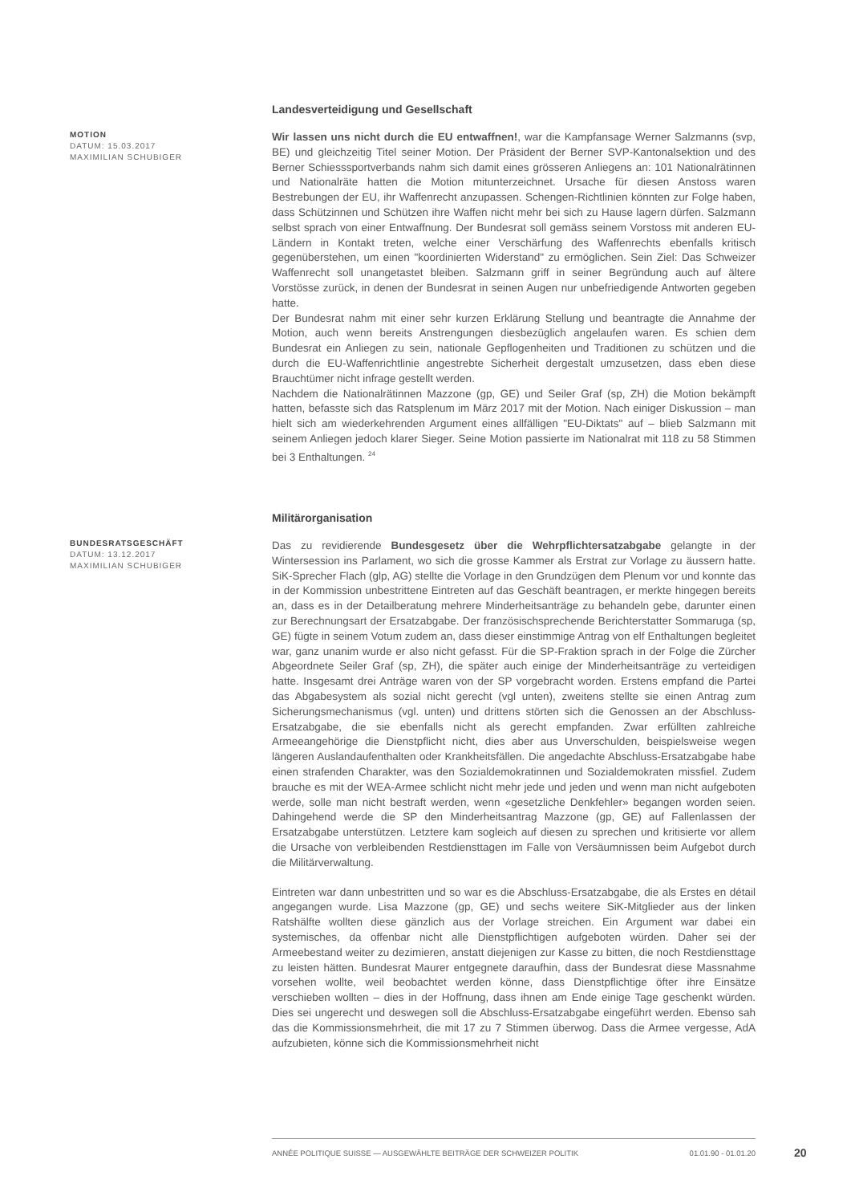MOTION
DATUM: 15.03.2017
MAXIMILIAN SCHUBIGER
Landesverteidigung und Gesellschaft
Wir lassen uns nicht durch die EU entwaffnen!, war die Kampfansage Werner Salzmanns (svp, BE) und gleichzeitig Titel seiner Motion. Der Präsident der Berner SVP-Kantonalsektion und des Berner Schiesssportverbands nahm sich damit eines grösseren Anliegens an: 101 Nationalrätinnen und Nationalräte hatten die Motion mitunterzeichnet. Ursache für diesen Anstoss waren Bestrebungen der EU, ihr Waffenrecht anzupassen. Schengen-Richtlinien könnten zur Folge haben, dass Schützinnen und Schützen ihre Waffen nicht mehr bei sich zu Hause lagern dürfen. Salzmann selbst sprach von einer Entwaffnung. Der Bundesrat soll gemäss seinem Vorstoss mit anderen EU-Ländern in Kontakt treten, welche einer Verschärfung des Waffenrechts ebenfalls kritisch gegenüberstehen, um einen "koordinierten Widerstand" zu ermöglichen. Sein Ziel: Das Schweizer Waffenrecht soll unangetastet bleiben. Salzmann griff in seiner Begründung auch auf ältere Vorstösse zurück, in denen der Bundesrat in seinen Augen nur unbefriedigende Antworten gegeben hatte.
Der Bundesrat nahm mit einer sehr kurzen Erklärung Stellung und beantragte die Annahme der Motion, auch wenn bereits Anstrengungen diesbezüglich angelaufen waren. Es schien dem Bundesrat ein Anliegen zu sein, nationale Gepflogenheiten und Traditionen zu schützen und die durch die EU-Waffenrichtlinie angestrebte Sicherheit dergestalt umzusetzen, dass eben diese Brauchtümer nicht infrage gestellt werden.
Nachdem die Nationalrätinnen Mazzone (gp, GE) und Seiler Graf (sp, ZH) die Motion bekämpft hatten, befasste sich das Ratsplenum im März 2017 mit der Motion. Nach einiger Diskussion – man hielt sich am wiederkehrenden Argument eines allfälligen "EU-Diktats" auf – blieb Salzmann mit seinem Anliegen jedoch klarer Sieger. Seine Motion passierte im Nationalrat mit 118 zu 58 Stimmen bei 3 Enthaltungen. <sup>24</sup>
BUNDESRATSGESCHÄFT
DATUM: 13.12.2017
MAXIMILIAN SCHUBIGER
Militärorganisation
Das zu revidierende Bundesgesetz über die Wehrpflichtersatzabgabe gelangte in der Wintersession ins Parlament, wo sich die grosse Kammer als Erstrat zur Vorlage zu äussern hatte. SiK-Sprecher Flach (glp, AG) stellte die Vorlage in den Grundzügen dem Plenum vor und konnte das in der Kommission unbestrittene Eintreten auf das Geschäft beantragen, er merkte hingegen bereits an, dass es in der Detailberatung mehrere Minderheitsanträge zu behandeln gebe, darunter einen zur Berechnungsart der Ersatzabgabe. Der französischsprechende Berichterstatter Sommaruga (sp, GE) fügte in seinem Votum zudem an, dass dieser einstimmige Antrag von elf Enthaltungen begleitet war, ganz unanim wurde er also nicht gefasst. Für die SP-Fraktion sprach in der Folge die Zürcher Abgeordnete Seiler Graf (sp, ZH), die später auch einige der Minderheitsanträge zu verteidigen hatte. Insgesamt drei Anträge waren von der SP vorgebracht worden. Erstens empfand die Partei das Abgabesystem als sozial nicht gerecht (vgl unten), zweitens stellte sie einen Antrag zum Sicherungsmechanismus (vgl. unten) und drittens störten sich die Genossen an der Abschluss-Ersatzabgabe, die sie ebenfalls nicht als gerecht empfanden. Zwar erfüllten zahlreiche Armeeangehörige die Dienstpflicht nicht, dies aber aus Unverschulden, beispielsweise wegen längeren Auslandaufenthalten oder Krankheitsfällen. Die angedachte Abschluss-Ersatzabgabe habe einen strafenden Charakter, was den Sozialdemokratinnen und Sozialdemokraten missfiel. Zudem brauche es mit der WEA-Armee schlicht nicht mehr jede und jeden und wenn man nicht aufgeboten werde, solle man nicht bestraft werden, wenn «gesetzliche Denkfehler» begangen worden seien. Dahingehend werde die SP den Minderheitsantrag Mazzone (gp, GE) auf Fallenlassen der Ersatzabgabe unterstützen. Letztere kam sogleich auf diesen zu sprechen und kritisierte vor allem die Ursache von verbleibenden Restdiensttagen im Falle von Versäumnissen beim Aufgebot durch die Militärverwaltung.
Eintreten war dann unbestritten und so war es die Abschluss-Ersatzabgabe, die als Erstes en détail angegangen wurde. Lisa Mazzone (gp, GE) und sechs weitere SiK-Mitglieder aus der linken Ratshälfte wollten diese gänzlich aus der Vorlage streichen. Ein Argument war dabei ein systemisches, da offenbar nicht alle Dienstpflichtigen aufgeboten würden. Daher sei der Armeebestand weiter zu dezimieren, anstatt diejenigen zur Kasse zu bitten, die noch Restdiensttage zu leisten hätten. Bundesrat Maurer entgegnete daraufhin, dass der Bundesrat diese Massnahme vorsehen wollte, weil beobachtet werden könne, dass Dienstpflichtige öfter ihre Einsätze verschieben wollten – dies in der Hoffnung, dass ihnen am Ende einige Tage geschenkt würden. Dies sei ungerecht und deswegen soll die Abschluss-Ersatzabgabe eingeführt werden. Ebenso sah das die Kommissionsmehrheit, die mit 17 zu 7 Stimmen überwog. Dass die Armee vergesse, AdA aufzubieten, könne sich die Kommissionsmehrheit nicht
ANNÉE POLITIQUE SUISSE — AUSGEWÄHLTE BEITRÄGE DER SCHWEIZER POLITIK 01.01.90 - 01.01.20
20